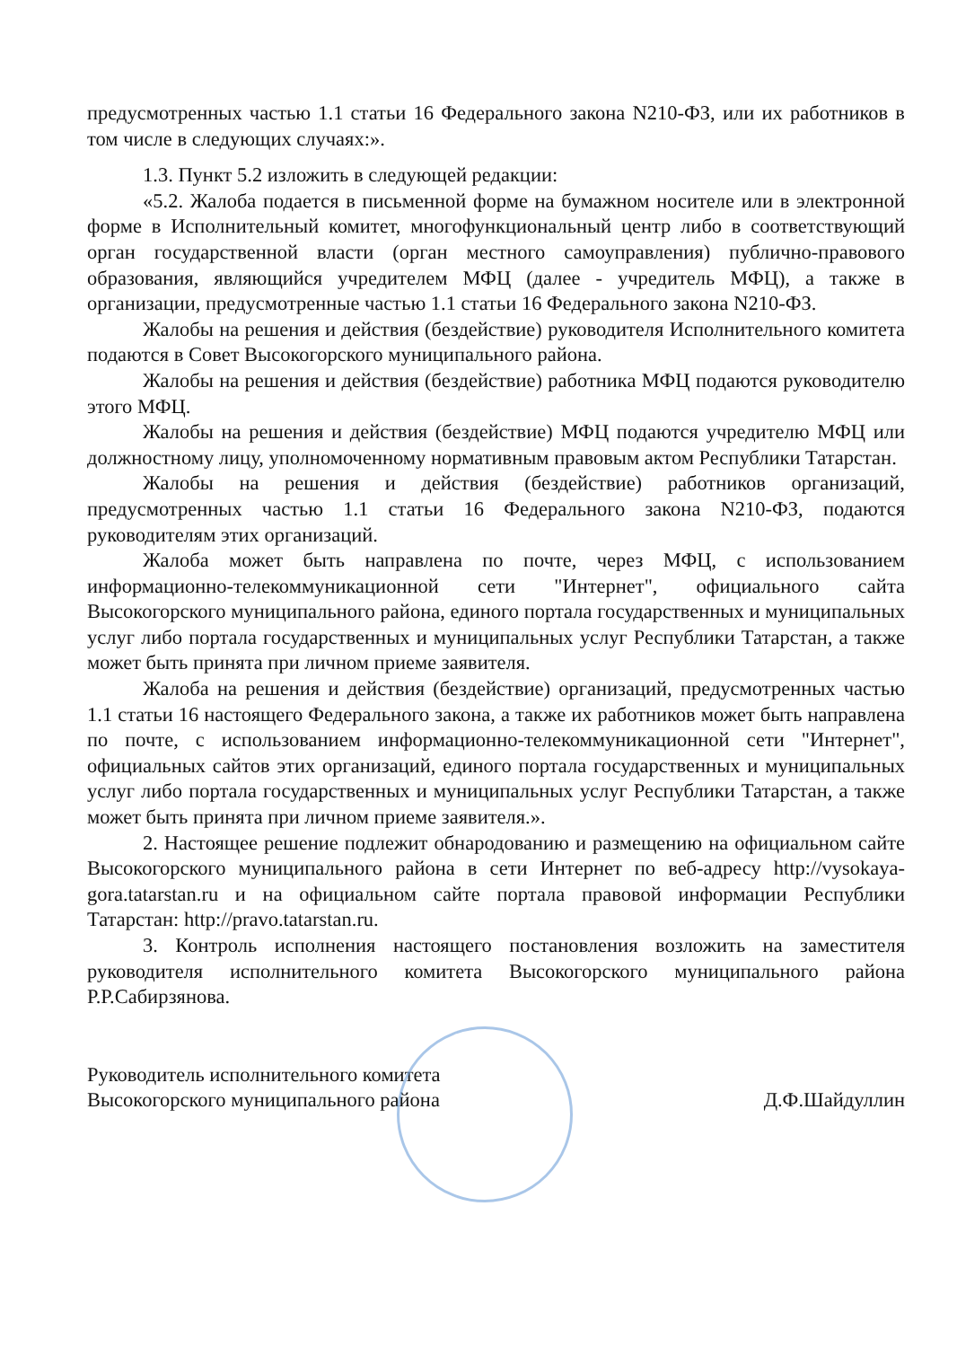предусмотренных частью 1.1 статьи 16 Федерального закона N210-ФЗ, или их работников в том числе в следующих случаях:».
1.3. Пункт 5.2 изложить в следующей редакции:
«5.2. Жалоба подается в письменной форме на бумажном носителе или в электронной форме в Исполнительный комитет, многофункциональный центр либо в соответствующий орган государственной власти (орган местного самоуправления) публично-правового образования, являющийся учредителем МФЦ (далее - учредитель МФЦ), а также в организации, предусмотренные частью 1.1 статьи 16 Федерального закона N210-ФЗ.
Жалобы на решения и действия (бездействие) руководителя Исполнительного комитета подаются в Совет Высокогорского муниципального района.
Жалобы на решения и действия (бездействие) работника МФЦ подаются руководителю этого МФЦ.
Жалобы на решения и действия (бездействие) МФЦ подаются учредителю МФЦ или должностному лицу, уполномоченному нормативным правовым актом Республики Татарстан.
Жалобы на решения и действия (бездействие) работников организаций, предусмотренных частью 1.1 статьи 16 Федерального закона N210-ФЗ, подаются руководителям этих организаций.
Жалоба может быть направлена по почте, через МФЦ, с использованием информационно-телекоммуникационной сети "Интернет", официального сайта Высокогорского муниципального района, единого портала государственных и муниципальных услуг либо портала государственных и муниципальных услуг Республики Татарстан, а также может быть принята при личном приеме заявителя.
Жалоба на решения и действия (бездействие) организаций, предусмотренных частью 1.1 статьи 16 настоящего Федерального закона, а также их работников может быть направлена по почте, с использованием информационно-телекоммуникационной сети "Интернет", официальных сайтов этих организаций, единого портала государственных и муниципальных услуг либо портала государственных и муниципальных услуг Республики Татарстан, а также может быть принята при личном приеме заявителя.».
2. Настоящее решение подлежит обнародованию и размещению на официальном сайте Высокогорского муниципального района в сети Интернет по веб-адресу http://vysokaya-gora.tatarstan.ru и на официальном сайте портала правовой информации Республики Татарстан: http://pravo.tatarstan.ru.
3. Контроль исполнения настоящего постановления возложить на заместителя руководителя исполнительного комитета Высокогорского муниципального района Р.Р.Сабирзянова.
Руководитель исполнительного комитета
Высокогорского муниципального района
Д.Ф.Шайдуллин